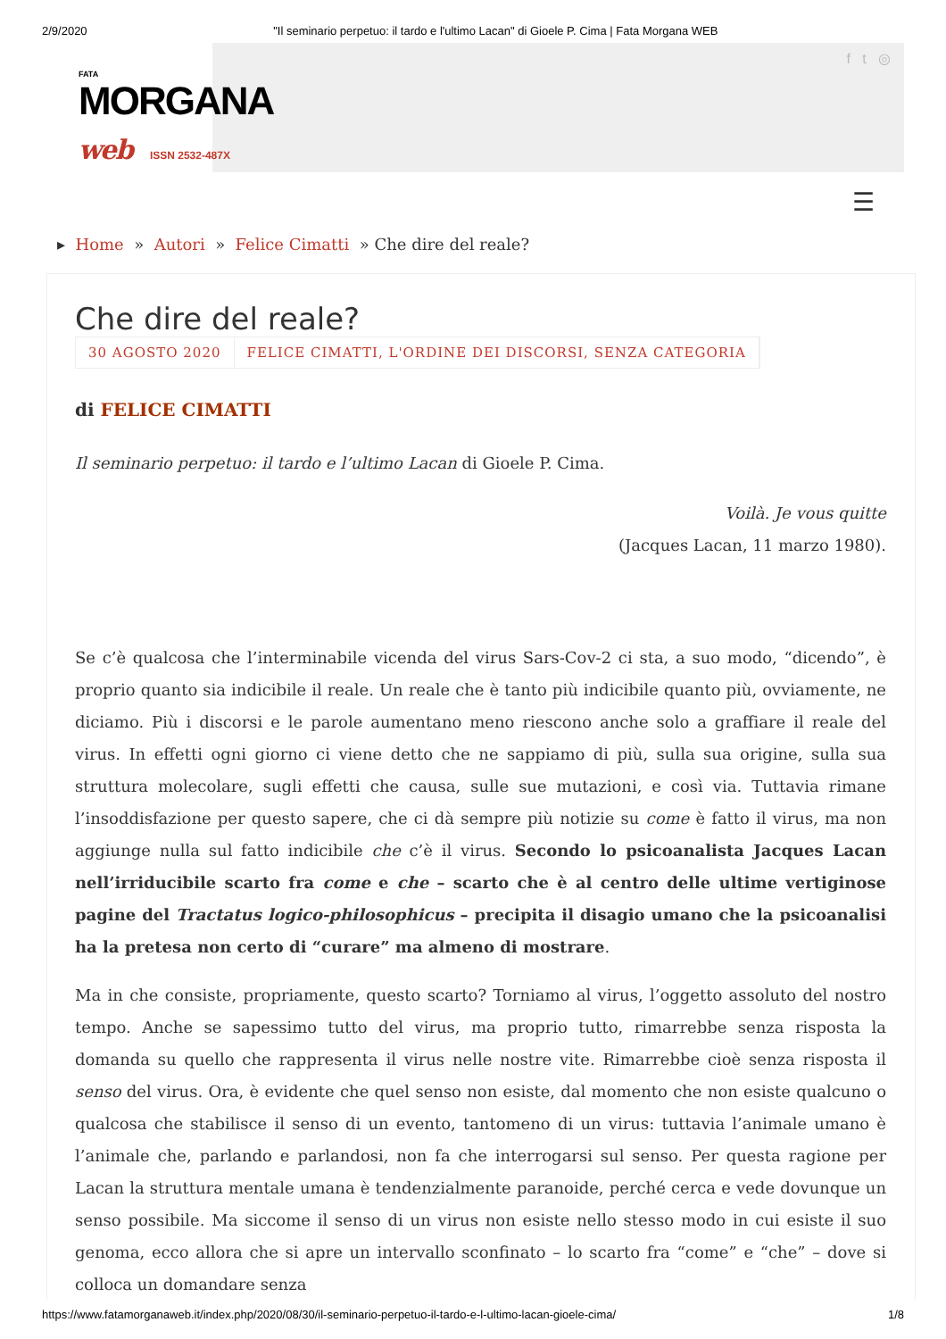2/9/2020 "Il seminario perpetuo: il tardo e l'ultimo Lacan" di Gioele P. Cima | Fata Morgana WEB
f t ◎
FATA
MORGANA
web ISSN 2532-487X
☰
▸ Home » Autori » Felice Cimatti » Che dire del reale?
Che dire del reale?
30 AGOSTO 2020 FELICE CIMATTI, L'ORDINE DEI DISCORSI, SENZA CATEGORIA
di FELICE CIMATTI
Il seminario perpetuo: il tardo e l’ultimo Lacan di Gioele P. Cima.
Voilà. Je vous quitte
(Jacques Lacan, 11 marzo 1980).
Se c’è qualcosa che l’interminabile vicenda del virus Sars-Cov-2 ci sta, a suo modo, “dicendo”, è proprio quanto sia indicibile il reale. Un reale che è tanto più indicibile quanto più, ovviamente, ne diciamo. Più i discorsi e le parole aumentano meno riescono anche solo a graffiare il reale del virus. In effetti ogni giorno ci viene detto che ne sappiamo di più, sulla sua origine, sulla sua struttura molecolare, sugli effetti che causa, sulle sue mutazioni, e così via. Tuttavia rimane l’insoddisfazione per questo sapere, che ci dà sempre più notizie su come è fatto il virus, ma non aggiunge nulla sul fatto indicibile che c’è il virus. Secondo lo psicoanalista Jacques Lacan nell’irriducibile scarto fra come e che – scarto che è al centro delle ultime vertiginose pagine del Tractatus logico-philosophicus – precipita il disagio umano che la psicoanalisi ha la pretesa non certo di “curare” ma almeno di mostrare.
Ma in che consiste, propriamente, questo scarto? Torniamo al virus, l’oggetto assoluto del nostro tempo. Anche se sapessimo tutto del virus, ma proprio tutto, rimarrebbe senza risposta la domanda su quello che rappresenta il virus nelle nostre vite. Rimarrebbe cioè senza risposta il senso del virus. Ora, è evidente che quel senso non esiste, dal momento che non esiste qualcuno o qualcosa che stabilisce il senso di un evento, tantomeno di un virus: tuttavia l’animale umano è l’animale che, parlando e parlandosi, non fa che interrogarsi sul senso. Per questa ragione per Lacan la struttura mentale umana è tendenzialmente paranoide, perché cerca e vede dovunque un senso possibile. Ma siccome il senso di un virus non esiste nello stesso modo in cui esiste il suo genoma, ecco allora che si apre un intervallo sconfinato – lo scarto fra “come” e “che” – dove si colloca un domandare senza
https://www.fatamorganaweb.it/index.php/2020/08/30/il-seminario-perpetuo-il-tardo-e-l-ultimo-lacan-gioele-cima/ 1/8